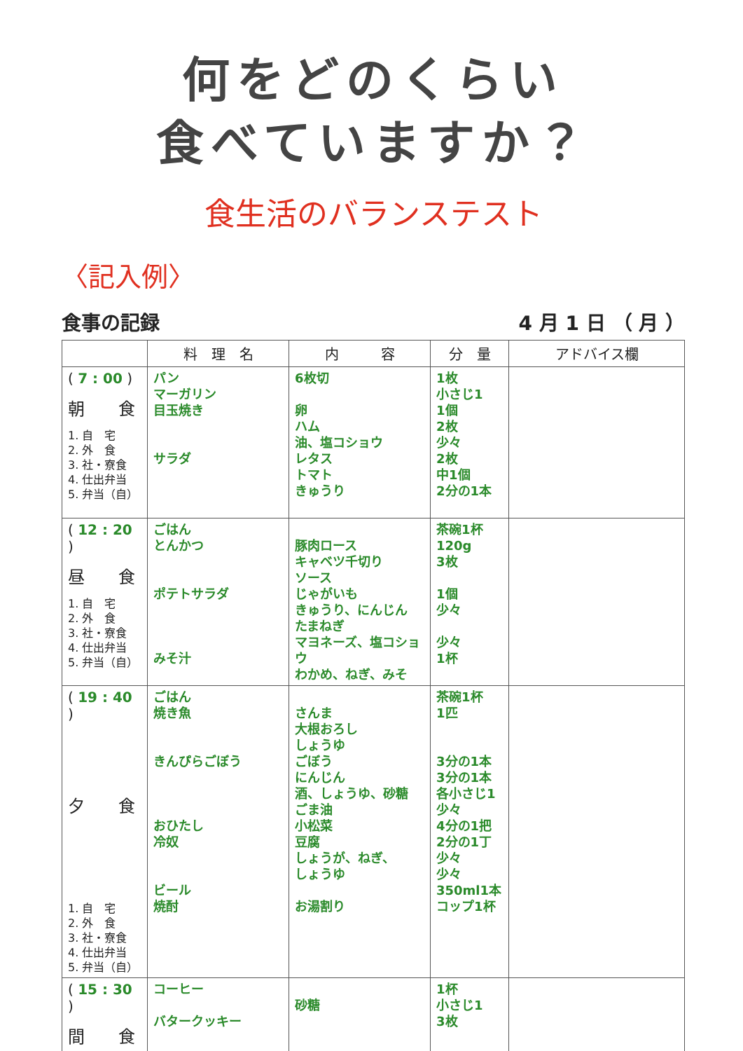何をどのくらい
食べていますか？
食生活のバランステスト
〈記入例〉
食事の記録 4 月 1 日 （ 月 ）
| | 料 理 名 | 内 容 | 分 量 | アドバイス欄 |
| --- | --- | --- | --- | --- |
| ( 7 : 00 ) 朝 食 1. 自 宅 2. 外 食 3. 社・寮食 4. 仕出弁当 5. 弁当（自） | パン マーガリン 目玉焼き サラダ | 6枚切 卵 ハム 油、塩コショウ レタス トマト きゅうり | 1枚 小さじ1 1個 2枚 少々 2枚 中1個 2分の1本 | |
| ( 12 : 20 ) 昼 食 1. 自 宅 2. 外 食 3. 社・寮食 4. 仕出弁当 5. 弁当（自） | ごはん とんかつ ポテトサラダ みそ汁 | 豚肉ロース キャベツ千切り ソース じゃがいも きゅうり、にんじん たまねぎ マヨネーズ、塩コショウ わかめ、ねぎ、みそ | 茶碗1杯 120g 3枚 1個 少々 少々 1杯 | |
| ( 19 : 40 ) 夕 食 1. 自 宅 2. 外 食 3. 社・寮食 4. 仕出弁当 5. 弁当（自） | ごはん 焼き魚 きんぴらごぼう おひたし 冷奴 ビール 焼酎 | さんま 大根おろし しょうゆ ごぼう にんじん 酒、しょうゆ、砂糖 ごま油 小松菜 豆腐 しょうが、ねぎ、 しょうゆ お湯割り | 茶碗1杯 1匹 3分の1本 3分の1本 各小さじ1 少々 4分の1把 2分の1丁 少々 少々 350ml1本 コップ1杯 | |
| ( 15 : 30 ) 間 食 | コーヒー バタークッキー | 砂糖 | 1杯 小さじ1 3枚 | |